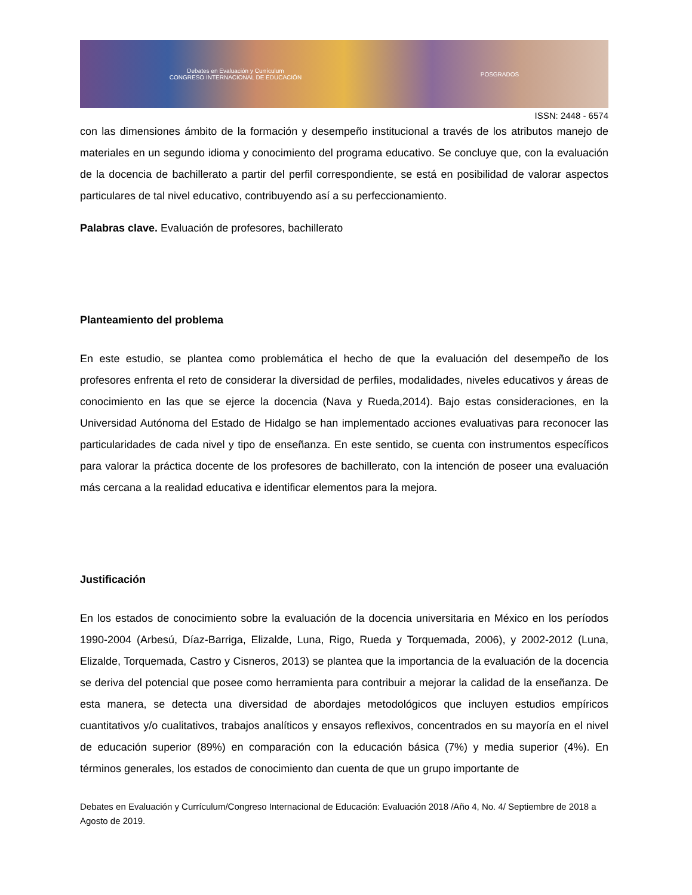Debates en Evaluación y Currículum
CONGRESO INTERNACIONAL DE EDUCACIÓN POSGRADOS
ISSN: 2448 - 6574
con las dimensiones ámbito de la formación y desempeño institucional a través de los atributos manejo de materiales en un segundo idioma y conocimiento del programa educativo. Se concluye que, con la evaluación de la docencia de bachillerato a partir del perfil correspondiente, se está en posibilidad de valorar aspectos particulares de tal nivel educativo, contribuyendo así a su perfeccionamiento.
Palabras clave. Evaluación de profesores, bachillerato
Planteamiento del problema
En este estudio, se plantea como problemática el hecho de que la evaluación del desempeño de los profesores enfrenta el reto de considerar la diversidad de perfiles, modalidades, niveles educativos y áreas de conocimiento en las que se ejerce la docencia (Nava y Rueda,2014). Bajo estas consideraciones, en la Universidad Autónoma del Estado de Hidalgo se han implementado acciones evaluativas para reconocer las particularidades de cada nivel y tipo de enseñanza. En este sentido, se cuenta con instrumentos específicos para valorar la práctica docente de los profesores de bachillerato, con la intención de poseer una evaluación más cercana a la realidad educativa e identificar elementos para la mejora.
Justificación
En los estados de conocimiento sobre la evaluación de la docencia universitaria en México en los períodos 1990-2004 (Arbesú, Díaz-Barriga, Elizalde, Luna, Rigo, Rueda y Torquemada, 2006), y 2002-2012 (Luna, Elizalde, Torquemada, Castro y Cisneros, 2013) se plantea que la importancia de la evaluación de la docencia se deriva del potencial que posee como herramienta para contribuir a mejorar la calidad de la enseñanza. De esta manera, se detecta una diversidad de abordajes metodológicos que incluyen estudios empíricos cuantitativos y/o cualitativos, trabajos analíticos y ensayos reflexivos, concentrados en su mayoría en el nivel de educación superior (89%) en comparación con la educación básica (7%) y media superior (4%). En términos generales, los estados de conocimiento dan cuenta de que un grupo importante de
Debates en Evaluación y Currículum/Congreso Internacional de Educación: Evaluación 2018 /Año 4, No. 4/ Septiembre de 2018 a Agosto de 2019.